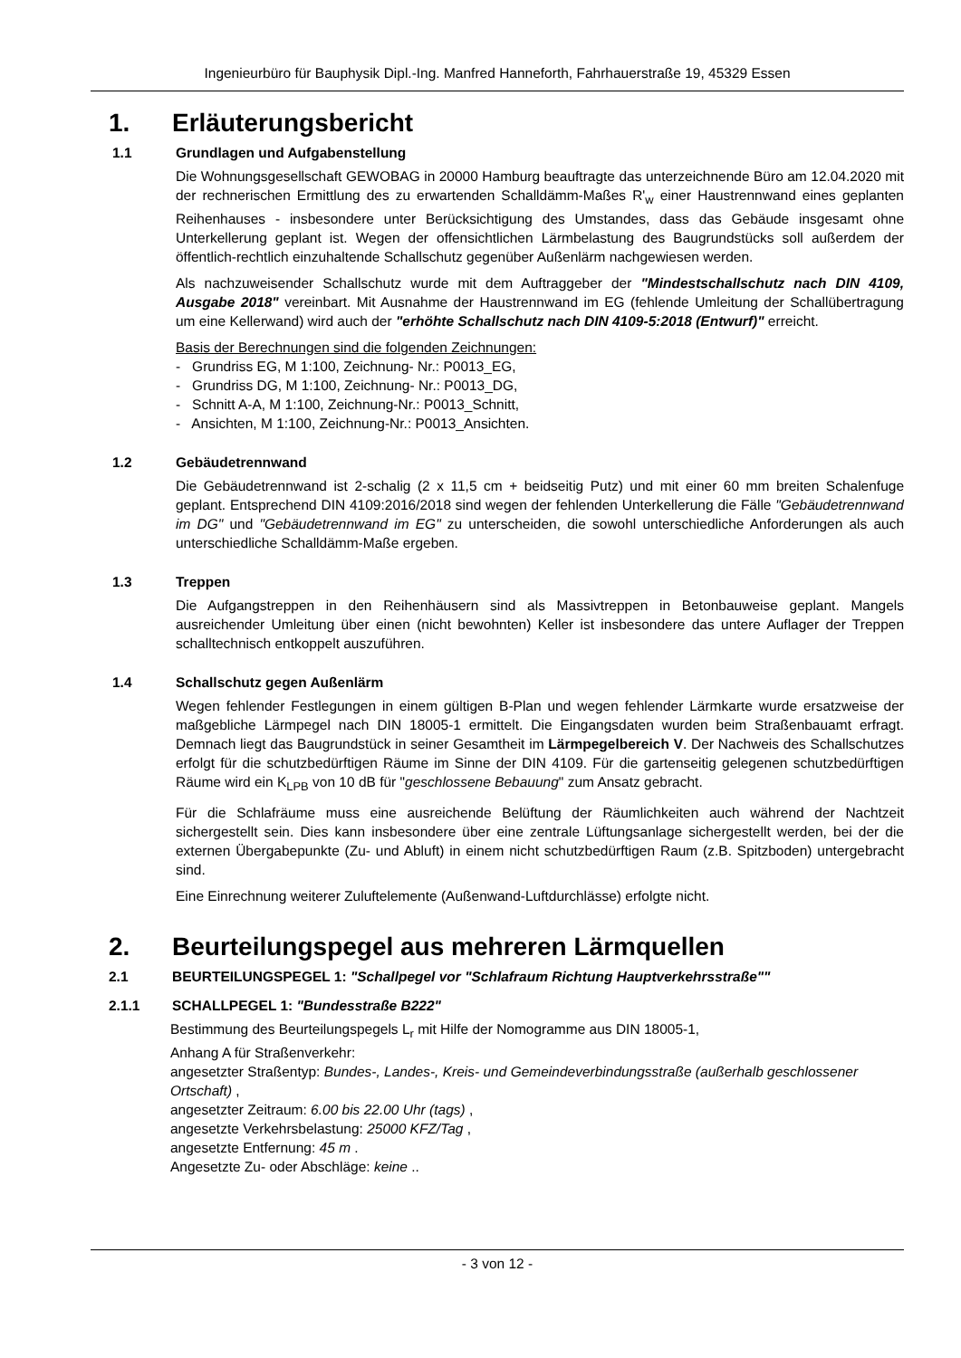Ingenieurbüro für Bauphysik Dipl.-Ing. Manfred Hanneforth, Fahrhauerstraße 19, 45329 Essen
1. Erläuterungsbericht
1.1 Grundlagen und Aufgabenstellung
Die Wohnungsgesellschaft GEWOBAG in 20000 Hamburg beauftragte das unterzeichnende Büro am 12.04.2020 mit der rechnerischen Ermittlung des zu erwartenden Schalldämm-Maßes R'<sub>w</sub> einer Haustrennwand eines geplanten Reihenhauses - insbesondere unter Berücksichtigung des Umstandes, dass das Gebäude insgesamt ohne Unterkellerung geplant ist. Wegen der offensichtlichen Lärmbelastung des Baugrundstücks soll außerdem der öffentlich-rechtlich einzuhaltende Schallschutz gegenüber Außenlärm nachgewiesen werden.
Als nachzuweisender Schallschutz wurde mit dem Auftraggeber der "Mindestschallschutz nach DIN 4109, Ausgabe 2018" vereinbart. Mit Ausnahme der Haustrennwand im EG (fehlende Umleitung der Schallübertragung um eine Kellerwand) wird auch der "erhöhte Schallschutz nach DIN 4109-5:2018 (Entwurf)" erreicht.
Basis der Berechnungen sind die folgenden Zeichnungen:
- Grundriss EG, M 1:100, Zeichnung- Nr.: P0013_EG,
- Grundriss DG, M 1:100, Zeichnung- Nr.: P0013_DG,
- Schnitt A-A, M 1:100, Zeichnung-Nr.: P0013_Schnitt,
- Ansichten, M 1:100, Zeichnung-Nr.: P0013_Ansichten.
1.2 Gebäudetrennwand
Die Gebäudetrennwand ist 2-schalig (2 x 11,5 cm + beidseitig Putz) und mit einer 60 mm breiten Schalenfuge geplant. Entsprechend DIN 4109:2016/2018 sind wegen der fehlenden Unterkellerung die Fälle "Gebäudetrennwand im DG" und "Gebäudetrennwand im EG" zu unterscheiden, die sowohl unterschiedliche Anforderungen als auch unterschiedliche Schalldämm-Maße ergeben.
1.3 Treppen
Die Aufgangstreppen in den Reihenhäusern sind als Massivtreppen in Betonbauweise geplant. Mangels ausreichender Umleitung über einen (nicht bewohnten) Keller ist insbesondere das untere Auflager der Treppen schalltechnisch entkoppelt auszuführen.
1.4 Schallschutz gegen Außenlärm
Wegen fehlender Festlegungen in einem gültigen B-Plan und wegen fehlender Lärmkarte wurde ersatzweise der maßgebliche Lärmpegel nach DIN 18005-1 ermittelt. Die Eingangsdaten wurden beim Straßenbauamt erfragt. Demnach liegt das Baugrundstück in seiner Gesamtheit im Lärmpegelbereich V. Der Nachweis des Schallschutzes erfolgt für die schutzbedürftigen Räume im Sinne der DIN 4109. Für die gartenseitig gelegenen schutzbedürftigen Räume wird ein K<sub>LPB</sub> von 10 dB für "geschlossene Bebauung" zum Ansatz gebracht.
Für die Schlafräume muss eine ausreichende Belüftung der Räumlichkeiten auch während der Nachtzeit sichergestellt sein. Dies kann insbesondere über eine zentrale Lüftungsanlage sichergestellt werden, bei der die externen Übergabepunkte (Zu- und Abluft) in einem nicht schutzbedürftigen Raum (z.B. Spitzboden) untergebracht sind.
Eine Einrechnung weiterer Zuluftelemente (Außenwand-Luftdurchlässe) erfolgte nicht.
2. Beurteilungspegel aus mehreren Lärmquellen
2.1 BEURTEILUNGSPEGEL 1: "Schallpegel vor "Schlafraum Richtung Hauptverkehrsstraße""
2.1.1 SCHALLPEGEL 1: "Bundesstraße B222"
Bestimmung des Beurteilungspegels L<sub>r</sub> mit Hilfe der Nomogramme aus DIN 18005-1,
Anhang A für Straßenverkehr:
angesetzter Straßentyp: Bundes-, Landes-, Kreis- und Gemeindeverbindungsstraße (außerhalb geschlossener Ortschaft) ,
angesetzter Zeitraum: 6.00 bis 22.00 Uhr (tags) ,
angesetzte Verkehrsbelastung: 25000 KFZ/Tag ,
angesetzte Entfernung: 45 m .
Angesetzte Zu- oder Abschläge: keine ..
- 3 von 12 -